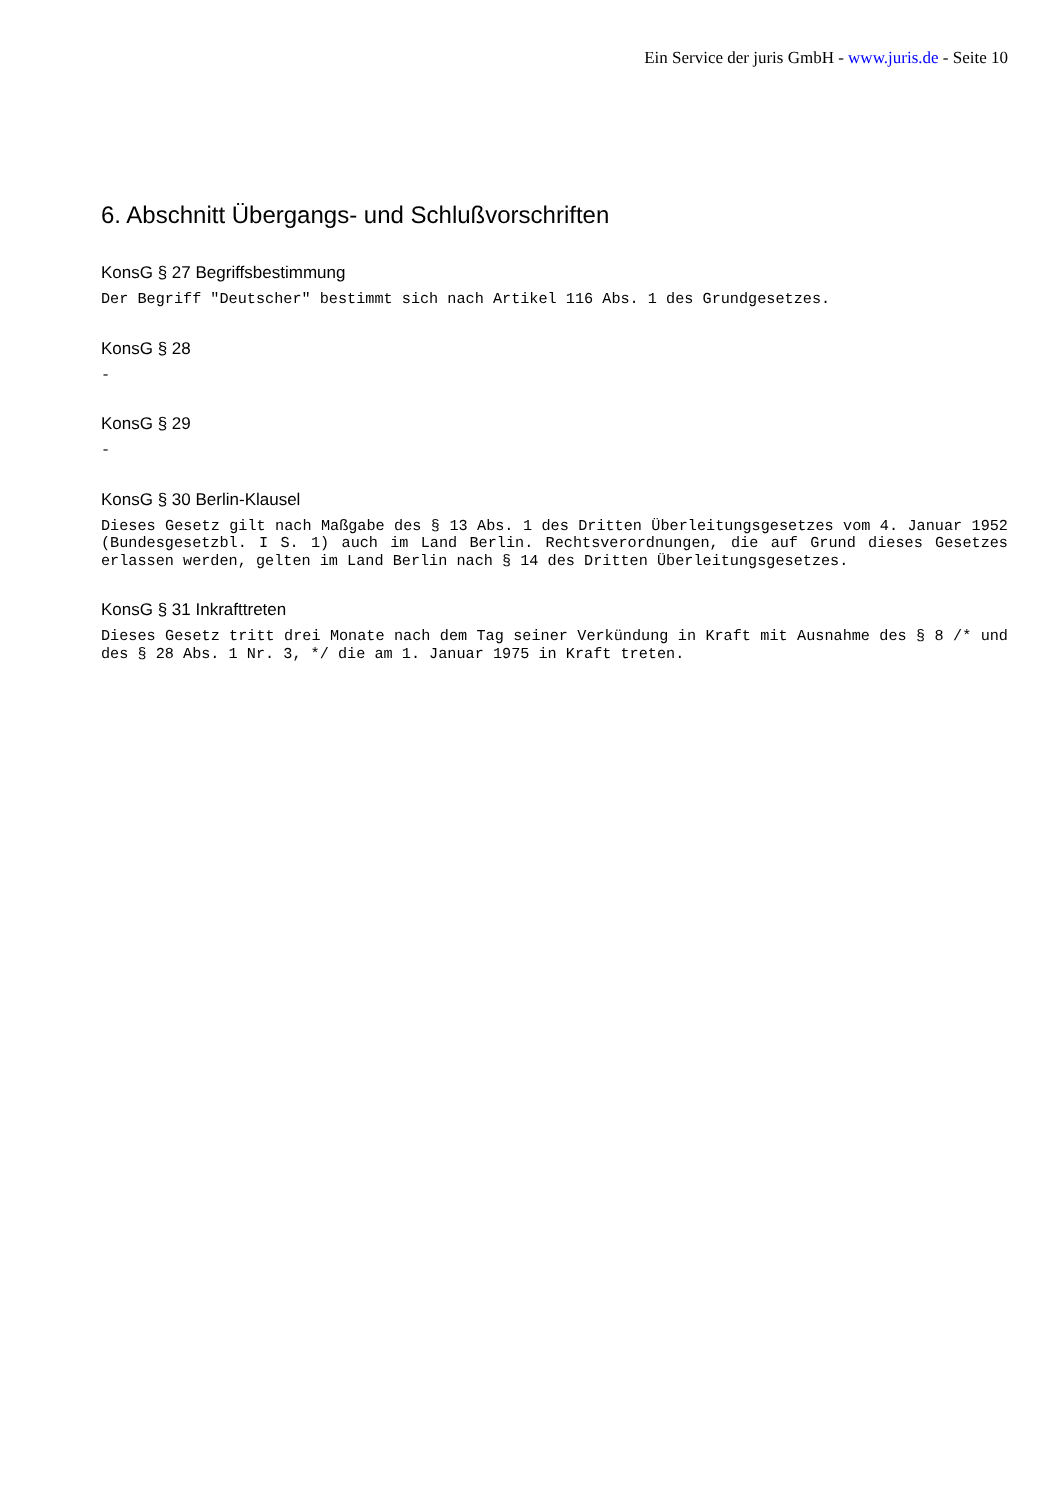Ein Service der juris GmbH - www.juris.de - Seite 10
6. Abschnitt Übergangs- und Schlußvorschriften
KonsG § 27 Begriffsbestimmung
Der Begriff "Deutscher" bestimmt sich nach Artikel 116 Abs. 1 des Grundgesetzes.
KonsG § 28
-
KonsG § 29
-
KonsG § 30 Berlin-Klausel
Dieses Gesetz gilt nach Maßgabe des § 13 Abs. 1 des Dritten Überleitungsgesetzes vom 4. Januar 1952 (Bundesgesetzbl. I S. 1) auch im Land Berlin. Rechtsverordnungen, die auf Grund dieses Gesetzes erlassen werden, gelten im Land Berlin nach § 14 des Dritten Überleitungsgesetzes.
KonsG § 31 Inkrafttreten
Dieses Gesetz tritt drei Monate nach dem Tag seiner Verkündung in Kraft mit Ausnahme des § 8 /* und des § 28 Abs. 1 Nr. 3, */ die am 1. Januar 1975 in Kraft treten.